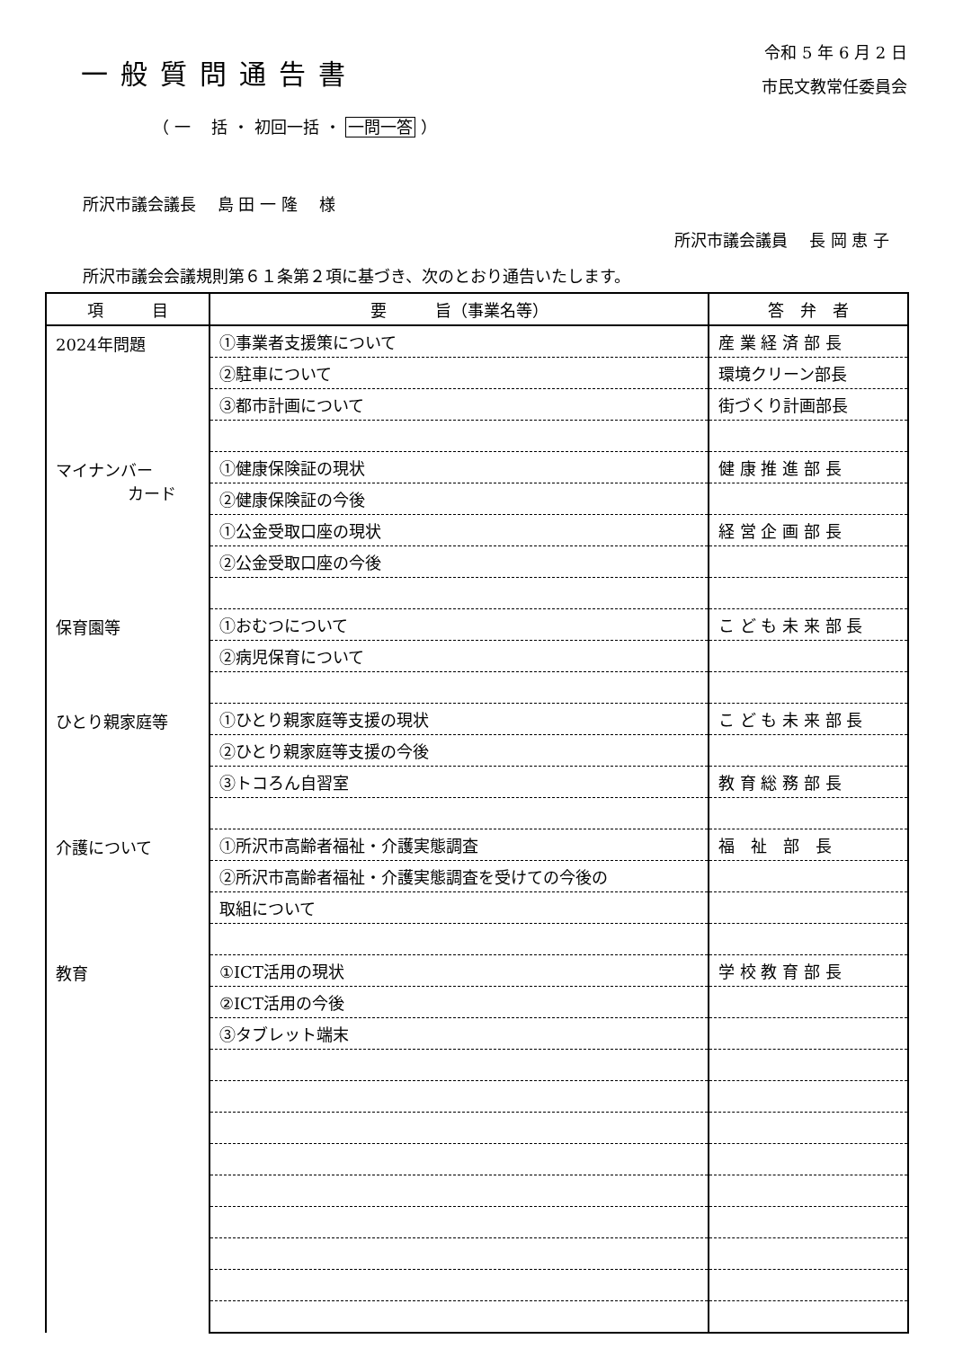一般質問通告書
令和 5 年 6 月 2 日
市民文教常任委員会
（ 一　 括 ・ 初回一括 ・ 一問一答 ）
所沢市議会議長　 島 田 一 隆　 様
所沢市議会議員　 長 岡 恵 子
所沢市議会会議規則第６１条第２項に基づき、次のとおり通告いたします。
| 項 目 | 要 旨（事業名等） | 答 弁 者 |
| --- | --- | --- |
| 2024年問題 | ①事業者支援策について | 産 業 経 済 部 長 |
| | ②駐車について | 環境クリーン部長 |
| | ③都市計画について | 街づくり計画部長 |
| マイナンバー カード | ①健康保険証の現状 | 健 康 推 進 部 長 |
| | ②健康保険証の今後 | |
| | ①公金受取口座の現状 | 経 営 企 画 部 長 |
| | ②公金受取口座の今後 | |
| 保育園等 | ①おむつについて | こ ど も 未 来 部 長 |
| | ②病児保育について | |
| ひとり親家庭等 | ①ひとり親家庭等支援の現状 | こ ど も 未 来 部 長 |
| | ②ひとり親家庭等支援の今後 | |
| | ③トコろん自習室 | 教 育 総 務 部 長 |
| 介護について | ①所沢市高齢者福祉・介護実態調査 | 福 祉 部 長 |
| | ②所沢市高齢者福祉・介護実態調査を受けての今後の | |
| | 取組について | |
| 教育 | ①ICT活用の現状 | 学 校 教 育 部 長 |
| | ②ICT活用の今後 | |
| | ③タブレット端末 | |